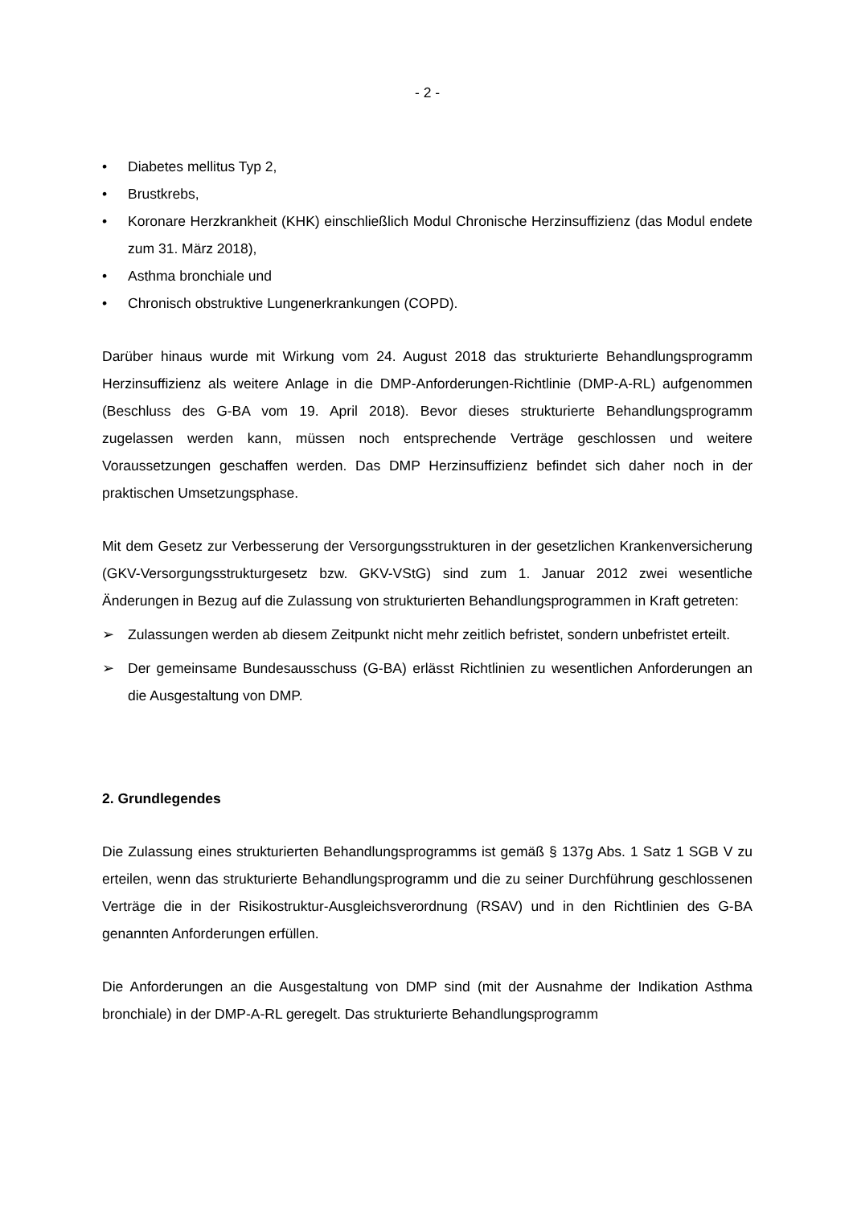- 2 -
• Diabetes mellitus Typ 2,
• Brustkrebs,
• Koronare Herzkrankheit (KHK) einschließlich Modul Chronische Herzinsuffizienz (das Modul endete zum 31. März 2018),
• Asthma bronchiale und
• Chronisch obstruktive Lungenerkrankungen (COPD).
Darüber hinaus wurde mit Wirkung vom 24. August 2018 das strukturierte Behandlungsprogramm Herzinsuffizienz als weitere Anlage in die DMP-Anforderungen-Richtlinie (DMP-A-RL) aufgenommen (Beschluss des G-BA vom 19. April 2018). Bevor dieses strukturierte Behandlungsprogramm zugelassen werden kann, müssen noch entsprechende Verträge geschlossen und weitere Voraussetzungen geschaffen werden. Das DMP Herzinsuffizienz befindet sich daher noch in der praktischen Umsetzungsphase.
Mit dem Gesetz zur Verbesserung der Versorgungsstrukturen in der gesetzlichen Krankenversicherung (GKV-Versorgungsstrukturgesetz bzw. GKV-VStG) sind zum 1. Januar 2012 zwei wesentliche Änderungen in Bezug auf die Zulassung von strukturierten Behandlungsprogrammen in Kraft getreten:
➢ Zulassungen werden ab diesem Zeitpunkt nicht mehr zeitlich befristet, sondern unbefristet erteilt.
➢ Der gemeinsame Bundesausschuss (G-BA) erlässt Richtlinien zu wesentlichen Anforderungen an die Ausgestaltung von DMP.
2. Grundlegendes
Die Zulassung eines strukturierten Behandlungsprogramms ist gemäß § 137g Abs. 1 Satz 1 SGB V zu erteilen, wenn das strukturierte Behandlungsprogramm und die zu seiner Durchführung geschlossenen Verträge die in der Risikostruktur-Ausgleichsverordnung (RSAV) und in den Richtlinien des G-BA genannten Anforderungen erfüllen.
Die Anforderungen an die Ausgestaltung von DMP sind (mit der Ausnahme der Indikation Asthma bronchiale) in der DMP-A-RL geregelt. Das strukturierte Behandlungsprogramm